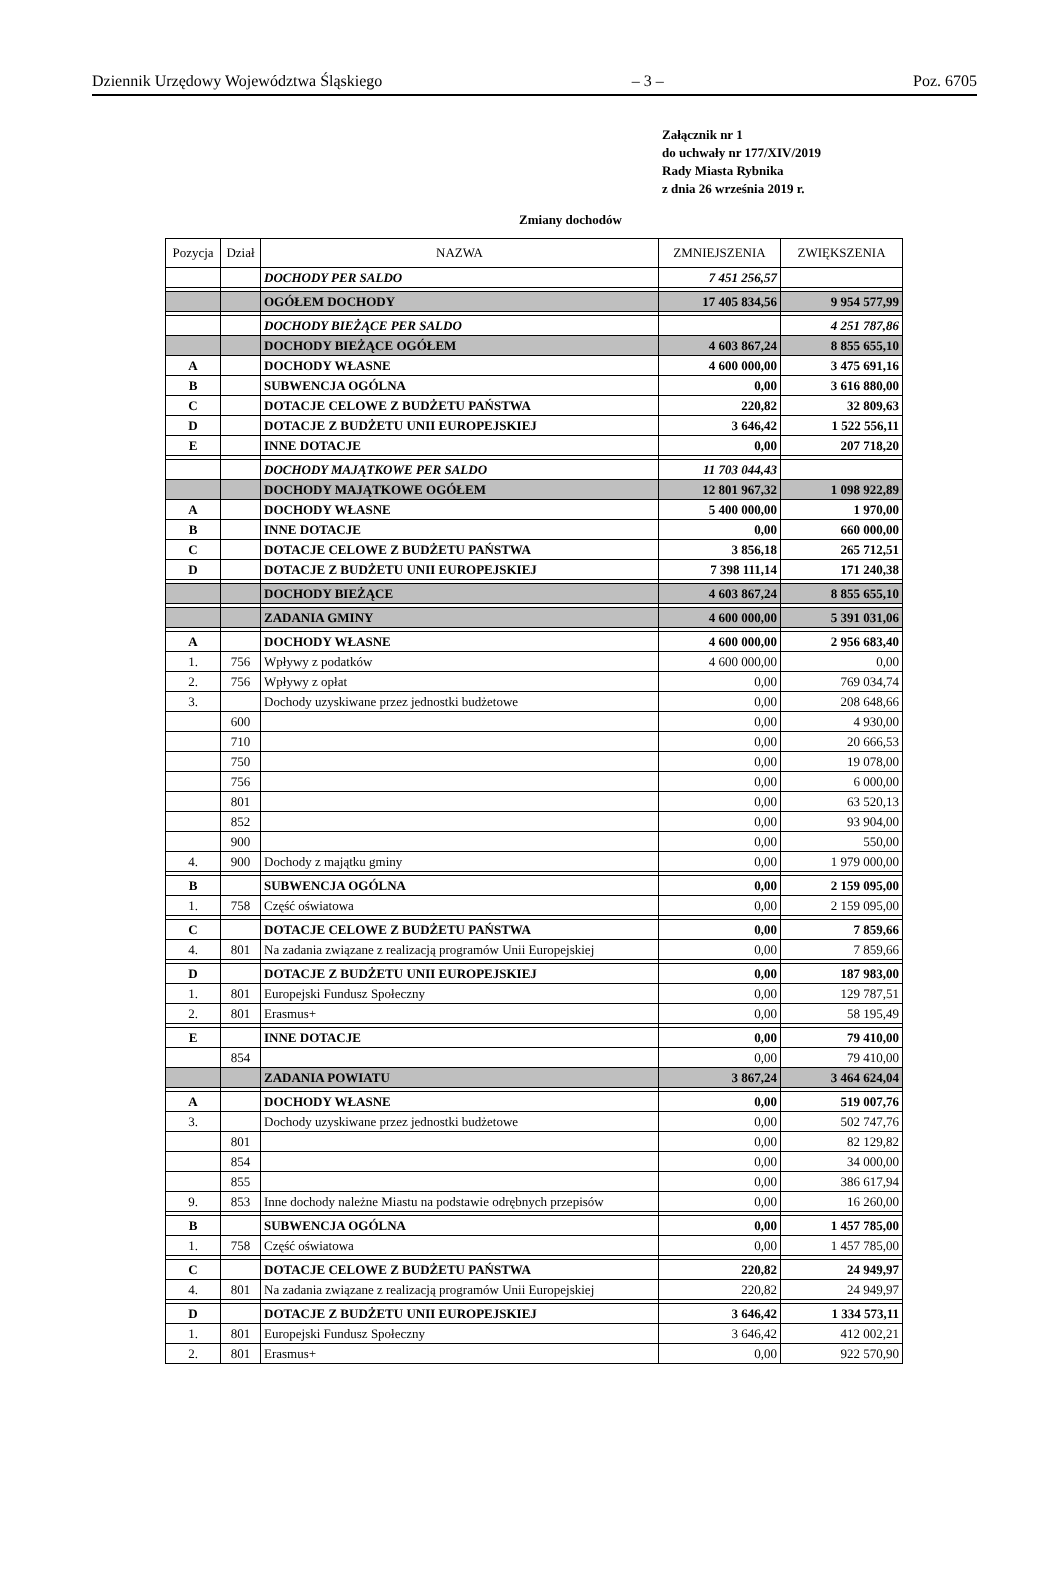Dziennik Urzędowy Województwa Śląskiego – 3 – Poz. 6705
Załącznik nr 1
do uchwały nr 177/XIV/2019
Rady Miasta Rybnika
z dnia 26 września 2019 r.
Zmiany dochodów
| Pozycja | Dział | NAZWA | ZMNIEJSZENIA | ZWIĘKSZENIA |
| --- | --- | --- | --- | --- |
| | | DOCHODY PER SALDO | 7 451 256,57 | |
| | | OGÓŁEM DOCHODY | 17 405 834,56 | 9 954 577,99 |
| | | DOCHODY BIEŻĄCE PER SALDO | | 4 251 787,86 |
| | | DOCHODY BIEŻĄCE OGÓŁEM | 4 603 867,24 | 8 855 655,10 |
| A | | DOCHODY WŁASNE | 4 600 000,00 | 3 475 691,16 |
| B | | SUBWENCJA OGÓLNA | 0,00 | 3 616 880,00 |
| C | | DOTACJE CELOWE Z BUDŻETU PAŃSTWA | 220,82 | 32 809,63 |
| D | | DOTACJE Z BUDŻETU UNII EUROPEJSKIEJ | 3 646,42 | 1 522 556,11 |
| E | | INNE DOTACJE | 0,00 | 207 718,20 |
| | | DOCHODY MAJĄTKOWE PER SALDO | 11 703 044,43 | |
| | | DOCHODY MAJĄTKOWE OGÓŁEM | 12 801 967,32 | 1 098 922,89 |
| A | | DOCHODY WŁASNE | 5 400 000,00 | 1 970,00 |
| B | | INNE DOTACJE | 0,00 | 660 000,00 |
| C | | DOTACJE CELOWE Z BUDŻETU PAŃSTWA | 3 856,18 | 265 712,51 |
| D | | DOTACJE Z BUDŻETU UNII EUROPEJSKIEJ | 7 398 111,14 | 171 240,38 |
| | | DOCHODY BIEŻĄCE | 4 603 867,24 | 8 855 655,10 |
| | | ZADANIA GMINY | 4 600 000,00 | 5 391 031,06 |
| A | | DOCHODY WŁASNE | 4 600 000,00 | 2 956 683,40 |
| 1. | 756 | Wpływy z podatków | 4 600 000,00 | 0,00 |
| 2. | 756 | Wpływy z opłat | 0,00 | 769 034,74 |
| 3. | | Dochody uzyskiwane przez jednostki budżetowe | 0,00 | 208 648,66 |
| | 600 | | 0,00 | 4 930,00 |
| | 710 | | 0,00 | 20 666,53 |
| | 750 | | 0,00 | 19 078,00 |
| | 756 | | 0,00 | 6 000,00 |
| | 801 | | 0,00 | 63 520,13 |
| | 852 | | 0,00 | 93 904,00 |
| | 900 | | 0,00 | 550,00 |
| 4. | 900 | Dochody z majątku gminy | 0,00 | 1 979 000,00 |
| B | | SUBWENCJA OGÓLNA | 0,00 | 2 159 095,00 |
| 1. | 758 | Część oświatowa | 0,00 | 2 159 095,00 |
| C | | DOTACJE CELOWE Z BUDŻETU PAŃSTWA | 0,00 | 7 859,66 |
| 4. | 801 | Na zadania związane z realizacją programów Unii Europejskiej | 0,00 | 7 859,66 |
| D | | DOTACJE Z BUDŻETU UNII EUROPEJSKIEJ | 0,00 | 187 983,00 |
| 1. | 801 | Europejski Fundusz Społeczny | 0,00 | 129 787,51 |
| 2. | 801 | Erasmus+ | 0,00 | 58 195,49 |
| E | | INNE DOTACJE | 0,00 | 79 410,00 |
| | 854 | | 0,00 | 79 410,00 |
| | | ZADANIA POWIATU | 3 867,24 | 3 464 624,04 |
| A | | DOCHODY WŁASNE | 0,00 | 519 007,76 |
| 3. | | Dochody uzyskiwane przez jednostki budżetowe | 0,00 | 502 747,76 |
| | 801 | | 0,00 | 82 129,82 |
| | 854 | | 0,00 | 34 000,00 |
| | 855 | | 0,00 | 386 617,94 |
| 9. | 853 | Inne dochody należne Miastu na podstawie odrębnych przepisów | 0,00 | 16 260,00 |
| B | | SUBWENCJA OGÓLNA | 0,00 | 1 457 785,00 |
| 1. | 758 | Część oświatowa | 0,00 | 1 457 785,00 |
| C | | DOTACJE CELOWE Z BUDŻETU PAŃSTWA | 220,82 | 24 949,97 |
| 4. | 801 | Na zadania związane z realizacją programów Unii Europejskiej | 220,82 | 24 949,97 |
| D | | DOTACJE Z BUDŻETU UNII EUROPEJSKIEJ | 3 646,42 | 1 334 573,11 |
| 1. | 801 | Europejski Fundusz Społeczny | 3 646,42 | 412 002,21 |
| 2. | 801 | Erasmus+ | 0,00 | 922 570,90 |